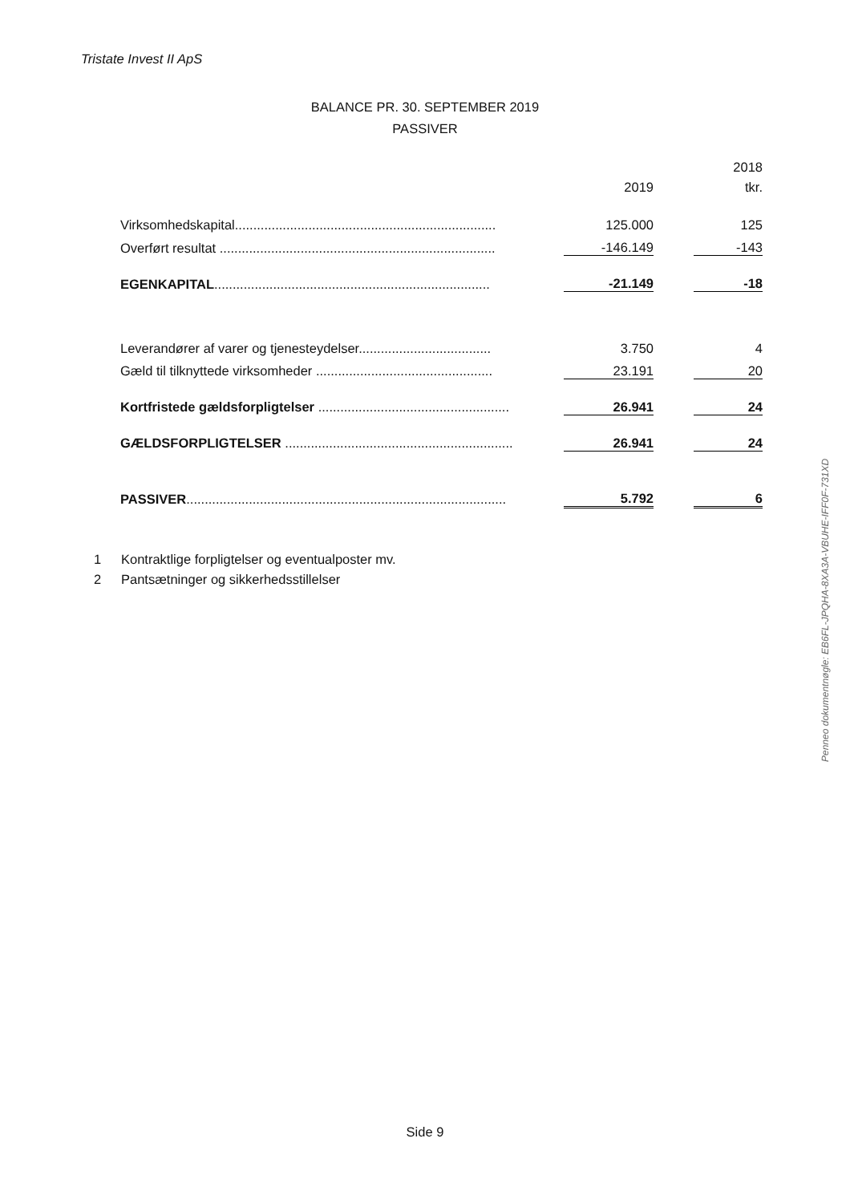Tristate Invest II ApS
BALANCE PR. 30. SEPTEMBER 2019
PASSIVER
| | | | | 2018 |
| | | 2019 | | tkr. |
| Virksomhedskapital....................................................................... | | 125.000 | | 125 |
| Overført resultat ........................................................................... | | -146.149 | | -143 |
| EGENKAPITAL ........................................................................... | | -21.149 | | -18 |
| Leverandører af varer og tjenesteydelser.................................... | | 3.750 | | 4 |
| Gæld til tilknyttede virksomheder ................................................ | | 23.191 | | 20 |
| Kortfristede gældsforpligtelser .................................................... | | 26.941 | | 24 |
| GÆLDSFORPLIGTELSER .............................................................. | | 26.941 | | 24 |
| PASSIVER ....................................................................................... | | 5.792 | | 6 |
1 Kontraktlige forpligtelser og eventualposter mv.
2 Pantsætninger og sikkerhedsstillelser
Penneo dokumentnøgle: EB6FL-JPQHA-8XA3A-VBUHE-IFF0F-731XD
Side 9